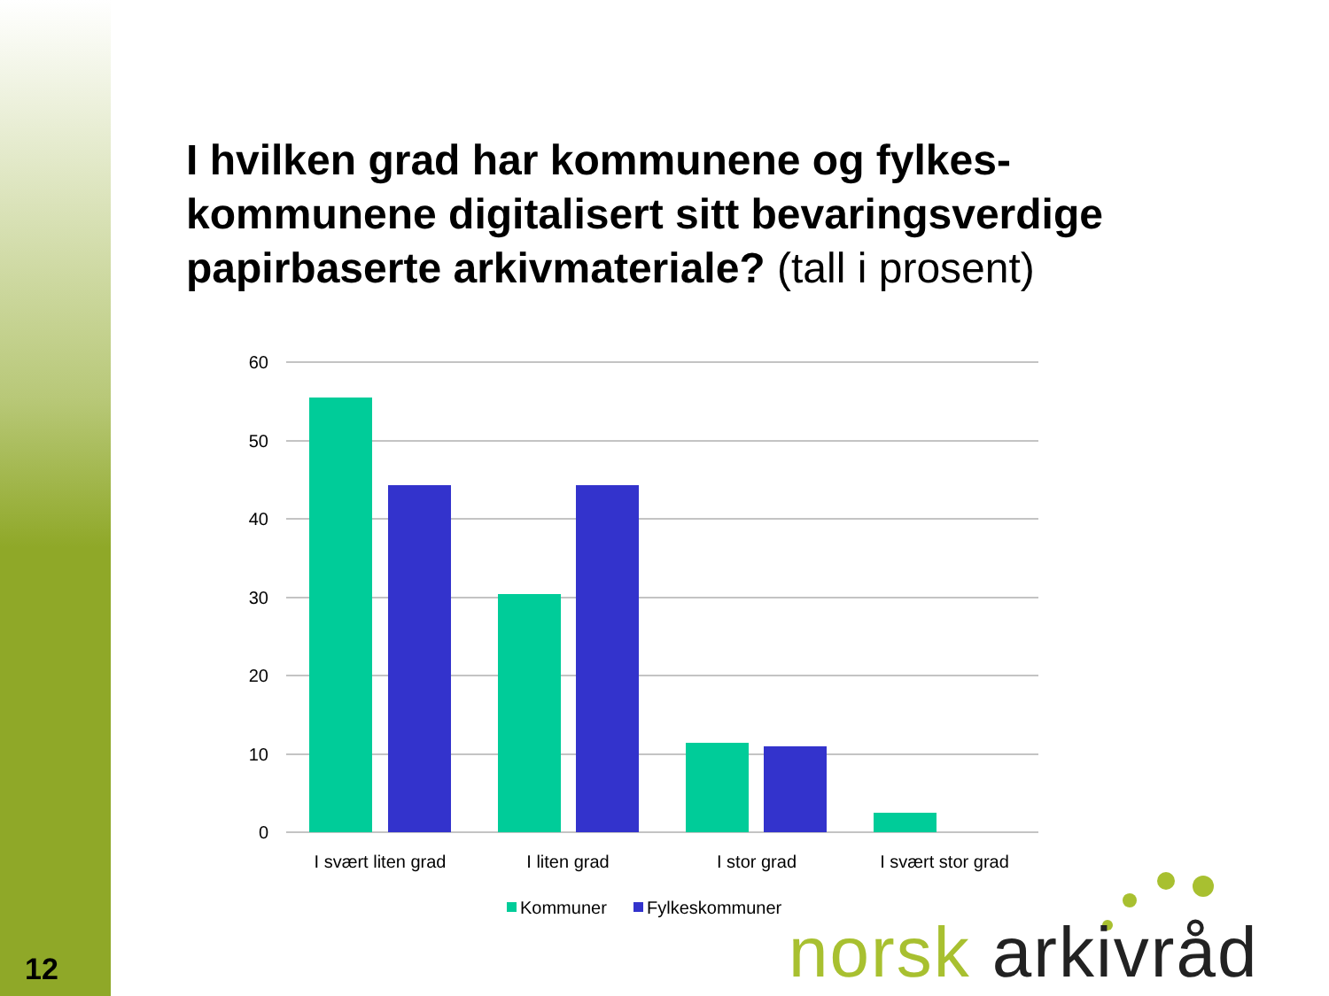I hvilken grad har kommunene og fylkes-kommunene digitalisert sitt bevaringsverdige papirbaserte arkivmateriale? (tall i prosent)
60
50
40
30
20
10
0
I svært liten grad
I liten grad
I stor grad
I svært stor grad
Kommuner
Fylkeskommuner
norsk arkivråd
12